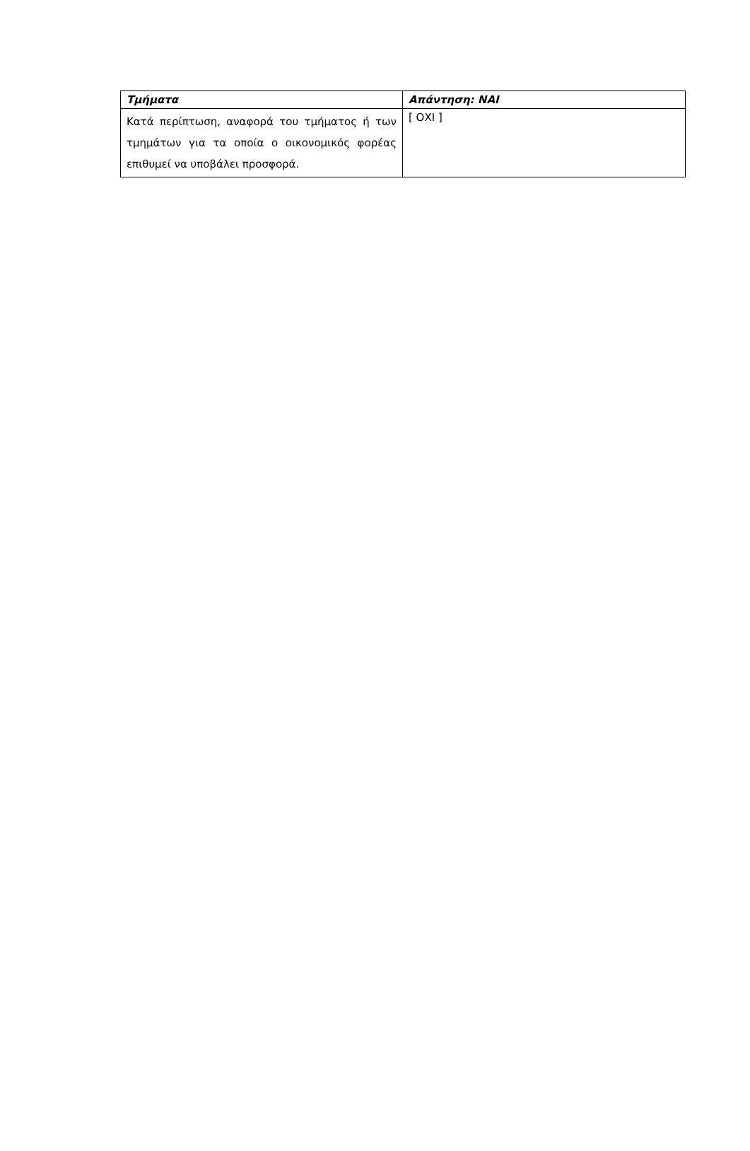| Τμήματα | Απάντηση: ΝΑΙ |
| --- | --- |
| Κατά περίπτωση, αναφορά του τμήματος ή των τμημάτων για τα οποία ο οικονομικός φορέας επιθυμεί να υποβάλει προσφορά. | [ ΟΧΙ ] |